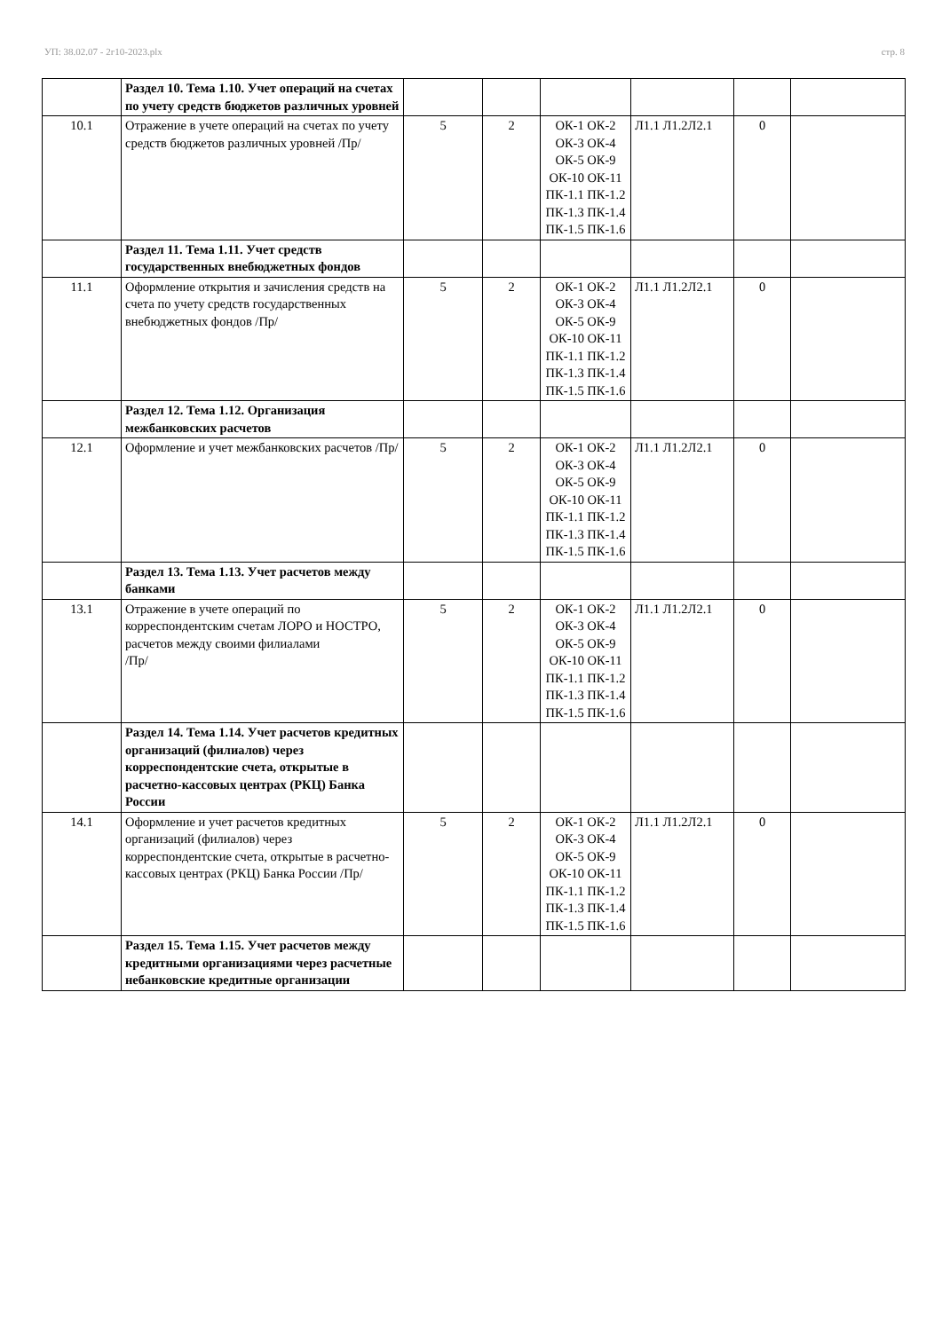УП: 38.02.07 - 2г10-2023.plx стр. 8
| | Раздел 10. Тема 1.10. Учет операций на счетах по учету средств бюджетов различных уровней | | | | | | |
| 10.1 | Отражение в учете операций на счетах по учету средств бюджетов различных уровней /Пр/ | 5 | 2 | ОК-1 ОК-2 ОК-3 ОК-4 ОК-5 ОК-9 ОК-10 ОК-11 ПК-1.1 ПК-1.2 ПК-1.3 ПК-1.4 ПК-1.5 ПК-1.6 | Л1.1 Л1.2Л2.1 | 0 | |
| | Раздел 11. Тема 1.11. Учет средств государственных внебюджетных фондов | | | | | | |
| 11.1 | Оформление открытия и зачисления средств на счета по учету средств государственных внебюджетных фондов /Пр/ | 5 | 2 | ОК-1 ОК-2 ОК-3 ОК-4 ОК-5 ОК-9 ОК-10 ОК-11 ПК-1.1 ПК-1.2 ПК-1.3 ПК-1.4 ПК-1.5 ПК-1.6 | Л1.1 Л1.2Л2.1 | 0 | |
| | Раздел 12. Тема 1.12. Организация межбанковских расчетов | | | | | | |
| 12.1 | Оформление и учет межбанковских расчетов /Пр/ | 5 | 2 | ОК-1 ОК-2 ОК-3 ОК-4 ОК-5 ОК-9 ОК-10 ОК-11 ПК-1.1 ПК-1.2 ПК-1.3 ПК-1.4 ПК-1.5 ПК-1.6 | Л1.1 Л1.2Л2.1 | 0 | |
| | Раздел 13. Тема 1.13. Учет расчетов между банками | | | | | | |
| 13.1 | Отражение в учете операций по корреспондентским счетам ЛОРО и НОСТРО, расчетов между своими филиалами /Пр/ | 5 | 2 | ОК-1 ОК-2 ОК-3 ОК-4 ОК-5 ОК-9 ОК-10 ОК-11 ПК-1.1 ПК-1.2 ПК-1.3 ПК-1.4 ПК-1.5 ПК-1.6 | Л1.1 Л1.2Л2.1 | 0 | |
| | Раздел 14. Тема 1.14. Учет расчетов кредитных организаций (филиалов) через корреспондентские счета, открытые в расчетно-кассовых центрах (РКЦ) Банка России | | | | | | |
| 14.1 | Оформление и учет расчетов кредитных организаций (филиалов) через корреспондентские счета, открытые в расчетно-кассовых центрах (РКЦ) Банка России /Пр/ | 5 | 2 | ОК-1 ОК-2 ОК-3 ОК-4 ОК-5 ОК-9 ОК-10 ОК-11 ПК-1.1 ПК-1.2 ПК-1.3 ПК-1.4 ПК-1.5 ПК-1.6 | Л1.1 Л1.2Л2.1 | 0 | |
| | Раздел 15. Тема 1.15. Учет расчетов между кредитными организациями через расчетные небанковские кредитные организации | | | | | | |